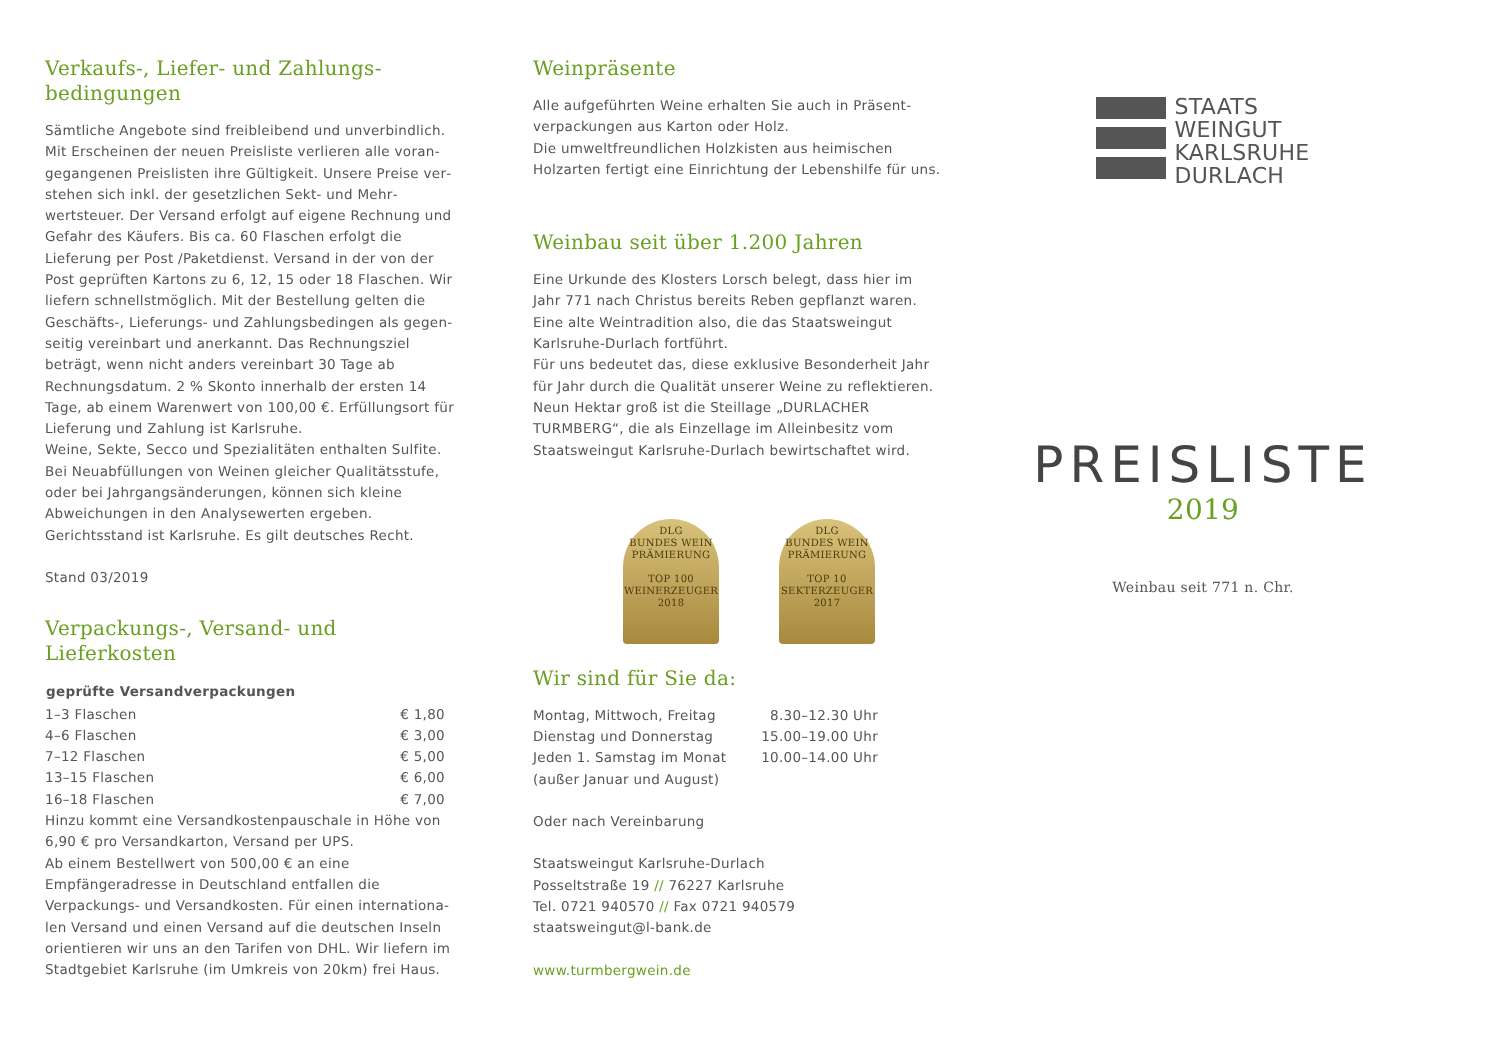Verkaufs-, Liefer- und Zahlungs-
bedingungen
Sämtliche Angebote sind freibleibend und unverbindlich. Mit Erscheinen der neuen Preisliste verlieren alle voran­gegangenen Preislisten ihre Gültigkeit. Unsere Preise ver­stehen sich inkl. der gesetzlichen Sekt- und Mehr­wertsteuer. Der Versand erfolgt auf eigene Rechnung und Gefahr des Käufers. Bis ca. 60 Flaschen erfolgt die Lieferung per Post /Paketdienst. Versand in der von der Post geprüften Kartons zu 6, 12, 15 oder 18 Flaschen. Wir liefern schnellstmöglich. Mit der Bestellung gelten die Geschäfts-, Lieferungs- und Zahlungsbedingen als gegen­seitig vereinbart und anerkannt. Das Rechnungsziel beträgt, wenn nicht anders vereinbart 30 Tage ab Rechnungsdatum. 2 % Skonto innerhalb der ersten 14 Tage, ab einem Warenwert von 100,00 €. Erfüllungsort für Lieferung und Zahlung ist Karlsruhe.
Weine, Sekte, Secco und Spezialitäten enthalten Sulfite. Bei Neuabfüllungen von Weinen gleicher Qualitätsstufe, oder bei Jahrgangsänderungen, können sich kleine Abweichungen in den Analysewerten ergeben.
Gerichtsstand ist Karlsruhe. Es gilt deutsches Recht.
Stand 03/2019
Verpackungs-, Versand- und Lieferkosten
| geprüfte Versandverpackungen | |
| --- | --- |
| 1–3 Flaschen | € 1,80 |
| 4–6 Flaschen | € 3,00 |
| 7–12 Flaschen | € 5,00 |
| 13–15 Flaschen | € 6,00 |
| 16–18 Flaschen | € 7,00 |
Hinzu kommt eine Versandkostenpauschale in Höhe von 6,90 € pro Versandkarton, Versand per UPS.
Ab einem Bestellwert von 500,00 € an eine Empfängeradresse in Deutschland entfallen die Verpackungs- und Versandkosten. Für einen internationa­len Versand und einen Versand auf die deutschen Inseln orientieren wir uns an den Tarifen von DHL. Wir liefern im Stadtgebiet Karlsruhe (im Umkreis von 20km) frei Haus.
Weinpräsente
Alle aufgeführten Weine erhalten Sie auch in Präsent­verpackungen aus Karton oder Holz.
Die umweltfreundlichen Holzkisten aus heimischen Holzarten fertigt eine Einrichtung der Lebenshilfe für uns.
Weinbau seit über 1.200 Jahren
Eine Urkunde des Klosters Lorsch belegt, dass hier im Jahr 771 nach Christus bereits Reben gepflanzt waren. Eine alte Weintradition also, die das Staatsweingut Karlsruhe-Durlach fortführt.
Für uns bedeutet das, diese exklusive Besonderheit Jahr für Jahr durch die Qualität unserer Weine zu reflektieren. Neun Hektar groß ist die Steillage „DURLACHER TURMBERG“, die als Einzellage im Alleinbesitz vom Staatsweingut Karlsruhe-Durlach bewirtschaftet wird.
DLG
BUNDES WEIN PRÄMIERUNG
TOP 100 WEINERZEUGER 2018
DLG
BUNDES WEIN PRÄMIERUNG
TOP 10 SEKTERZEUGER 2017
Wir sind für Sie da:
| Montag, Mittwoch, Freitag | 8.30–12.30 Uhr |
| Dienstag und Donnerstag | 15.00–19.00 Uhr |
| Jeden 1. Samstag im Monat (außer Januar und August) | 10.00–14.00 Uhr |
Oder nach Vereinbarung
Staatsweingut Karlsruhe-Durlach
Posseltstraße 19 // 76227 Karlsruhe
Tel. 0721 940570 // Fax 0721 940579
staatsweingut@l-bank.de
www.turmbergwein.de
STAATS
WEINGUT
KARLSRUHE
DURLACH
PREISLISTE
2019
Weinbau seit 771 n. Chr.